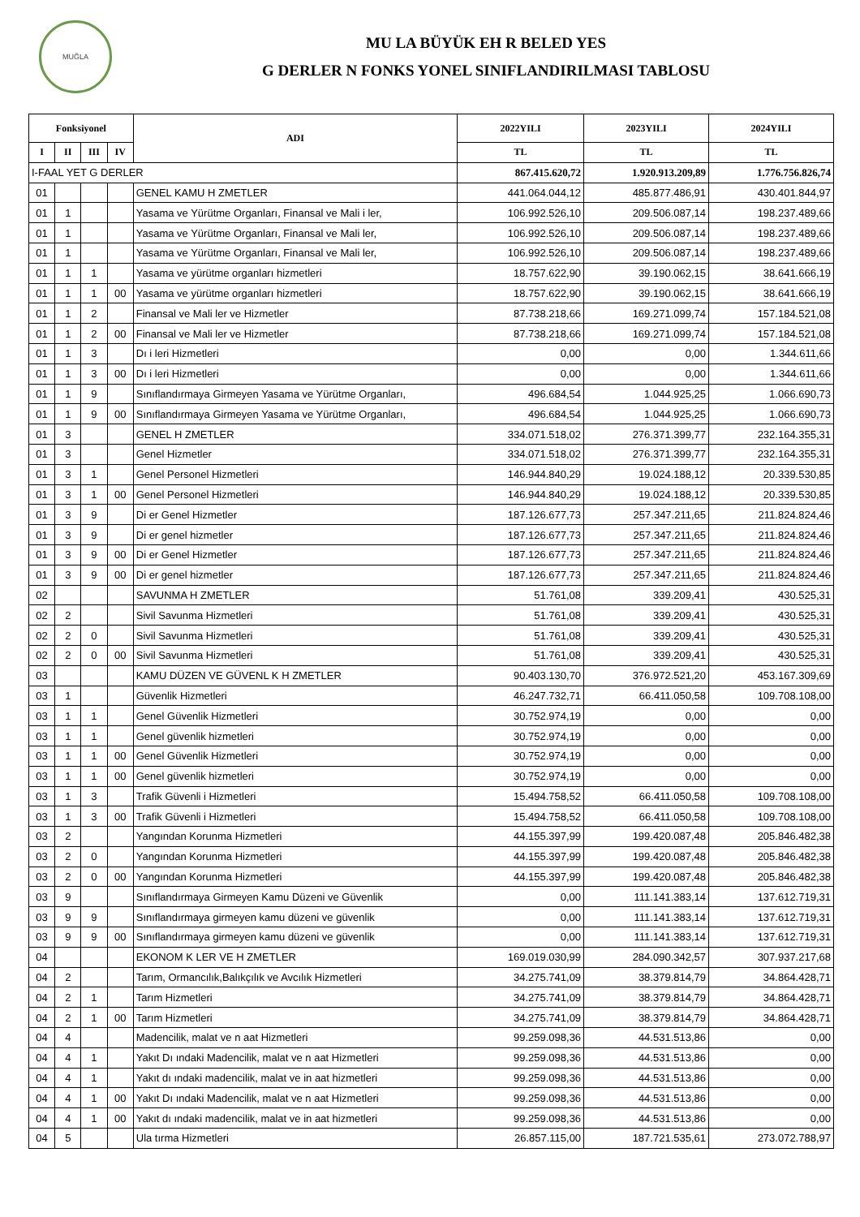MUĞLA
MU LA BÜYÜK EH R BELED YES
G DERLER N FONKS YONEL SINIFLANDIRILMASI TABLOSU
| Fonksiyonel | | | | ADI | 2022YILI | 2023YILI | 2024YILI |
| --- | --- | --- | --- | --- | --- | --- | --- |
| I | II | III | IV | | TL | TL | TL |
| I-FAAL YET G DERLER | | | | | 867.415.620,72 | 1.920.913.209,89 | 1.776.756.826,74 |
| 01 | | | | GENEL KAMU H ZMETLER | 441.064.044,12 | 485.877.486,91 | 430.401.844,97 |
| 01 | 1 | | | Yasama ve Yürütme Organları, Finansal ve Mali i ler, | 106.992.526,10 | 209.506.087,14 | 198.237.489,66 |
| 01 | 1 | | | Yasama ve Yürütme Organları, Finansal ve Mali ler, | 106.992.526,10 | 209.506.087,14 | 198.237.489,66 |
| 01 | 1 | | | Yasama ve Yürütme Organları, Finansal ve Mali ler, | 106.992.526,10 | 209.506.087,14 | 198.237.489,66 |
| 01 | 1 | 1 | | Yasama ve yürütme organları hizmetleri | 18.757.622,90 | 39.190.062,15 | 38.641.666,19 |
| 01 | 1 | 1 | 00 | Yasama ve yürütme organları hizmetleri | 18.757.622,90 | 39.190.062,15 | 38.641.666,19 |
| 01 | 1 | 2 | | Finansal ve Mali ler ve Hizmetler | 87.738.218,66 | 169.271.099,74 | 157.184.521,08 |
| 01 | 1 | 2 | 00 | Finansal ve Mali ler ve Hizmetler | 87.738.218,66 | 169.271.099,74 | 157.184.521,08 |
| 01 | 1 | 3 | | Dı i leri Hizmetleri | 0,00 | 0,00 | 1.344.611,66 |
| 01 | 1 | 3 | 00 | Dı i leri Hizmetleri | 0,00 | 0,00 | 1.344.611,66 |
| 01 | 1 | 9 | | Sınıflandırmaya Girmeyen Yasama ve Yürütme Organları, | 496.684,54 | 1.044.925,25 | 1.066.690,73 |
| 01 | 1 | 9 | 00 | Sınıflandırmaya Girmeyen Yasama ve Yürütme Organları, | 496.684,54 | 1.044.925,25 | 1.066.690,73 |
| 01 | 3 | | | GENEL H ZMETLER | 334.071.518,02 | 276.371.399,77 | 232.164.355,31 |
| 01 | 3 | | | Genel Hizmetler | 334.071.518,02 | 276.371.399,77 | 232.164.355,31 |
| 01 | 3 | 1 | | Genel Personel Hizmetleri | 146.944.840,29 | 19.024.188,12 | 20.339.530,85 |
| 01 | 3 | 1 | 00 | Genel Personel Hizmetleri | 146.944.840,29 | 19.024.188,12 | 20.339.530,85 |
| 01 | 3 | 9 | | Di er Genel Hizmetler | 187.126.677,73 | 257.347.211,65 | 211.824.824,46 |
| 01 | 3 | 9 | | Di er genel hizmetler | 187.126.677,73 | 257.347.211,65 | 211.824.824,46 |
| 01 | 3 | 9 | 00 | Di er Genel Hizmetler | 187.126.677,73 | 257.347.211,65 | 211.824.824,46 |
| 01 | 3 | 9 | 00 | Di er genel hizmetler | 187.126.677,73 | 257.347.211,65 | 211.824.824,46 |
| 02 | | | | SAVUNMA H ZMETLER | 51.761,08 | 339.209,41 | 430.525,31 |
| 02 | 2 | | | Sivil Savunma Hizmetleri | 51.761,08 | 339.209,41 | 430.525,31 |
| 02 | 2 | 0 | | Sivil Savunma Hizmetleri | 51.761,08 | 339.209,41 | 430.525,31 |
| 02 | 2 | 0 | 00 | Sivil Savunma Hizmetleri | 51.761,08 | 339.209,41 | 430.525,31 |
| 03 | | | | KAMU DÜZEN VE GÜVENL K H ZMETLER | 90.403.130,70 | 376.972.521,20 | 453.167.309,69 |
| 03 | 1 | | | Güvenlik Hizmetleri | 46.247.732,71 | 66.411.050,58 | 109.708.108,00 |
| 03 | 1 | 1 | | Genel Güvenlik Hizmetleri | 30.752.974,19 | 0,00 | 0,00 |
| 03 | 1 | 1 | | Genel güvenlik hizmetleri | 30.752.974,19 | 0,00 | 0,00 |
| 03 | 1 | 1 | 00 | Genel Güvenlik Hizmetleri | 30.752.974,19 | 0,00 | 0,00 |
| 03 | 1 | 1 | 00 | Genel güvenlik hizmetleri | 30.752.974,19 | 0,00 | 0,00 |
| 03 | 1 | 3 | | Trafik Güvenli i Hizmetleri | 15.494.758,52 | 66.411.050,58 | 109.708.108,00 |
| 03 | 1 | 3 | 00 | Trafik Güvenli i Hizmetleri | 15.494.758,52 | 66.411.050,58 | 109.708.108,00 |
| 03 | 2 | | | Yangından Korunma Hizmetleri | 44.155.397,99 | 199.420.087,48 | 205.846.482,38 |
| 03 | 2 | 0 | | Yangından Korunma Hizmetleri | 44.155.397,99 | 199.420.087,48 | 205.846.482,38 |
| 03 | 2 | 0 | 00 | Yangından Korunma Hizmetleri | 44.155.397,99 | 199.420.087,48 | 205.846.482,38 |
| 03 | 9 | | | Sınıflandırmaya Girmeyen Kamu Düzeni ve Güvenlik | 0,00 | 111.141.383,14 | 137.612.719,31 |
| 03 | 9 | 9 | | Sınıflandırmaya girmeyen kamu düzeni ve güvenlik | 0,00 | 111.141.383,14 | 137.612.719,31 |
| 03 | 9 | 9 | 00 | Sınıflandırmaya girmeyen kamu düzeni ve güvenlik | 0,00 | 111.141.383,14 | 137.612.719,31 |
| 04 | | | | EKONOM K LER VE H ZMETLER | 169.019.030,99 | 284.090.342,57 | 307.937.217,68 |
| 04 | 2 | | | Tarım, Ormancılık,Balıkçılık ve Avcılık Hizmetleri | 34.275.741,09 | 38.379.814,79 | 34.864.428,71 |
| 04 | 2 | 1 | | Tarım Hizmetleri | 34.275.741,09 | 38.379.814,79 | 34.864.428,71 |
| 04 | 2 | 1 | 00 | Tarım Hizmetleri | 34.275.741,09 | 38.379.814,79 | 34.864.428,71 |
| 04 | 4 | | | Madencilik, malat ve n aat Hizmetleri | 99.259.098,36 | 44.531.513,86 | 0,00 |
| 04 | 4 | 1 | | Yakıt Dı ındaki Madencilik, malat ve n aat Hizmetleri | 99.259.098,36 | 44.531.513,86 | 0,00 |
| 04 | 4 | 1 | | Yakıt dı ındaki madencilik, malat ve in aat hizmetleri | 99.259.098,36 | 44.531.513,86 | 0,00 |
| 04 | 4 | 1 | 00 | Yakıt Dı ındaki Madencilik, malat ve n aat Hizmetleri | 99.259.098,36 | 44.531.513,86 | 0,00 |
| 04 | 4 | 1 | 00 | Yakıt dı ındaki madencilik, malat ve in aat hizmetleri | 99.259.098,36 | 44.531.513,86 | 0,00 |
| 04 | 5 | | | Ula tırma Hizmetleri | 26.857.115,00 | 187.721.535,61 | 273.072.788,97 |